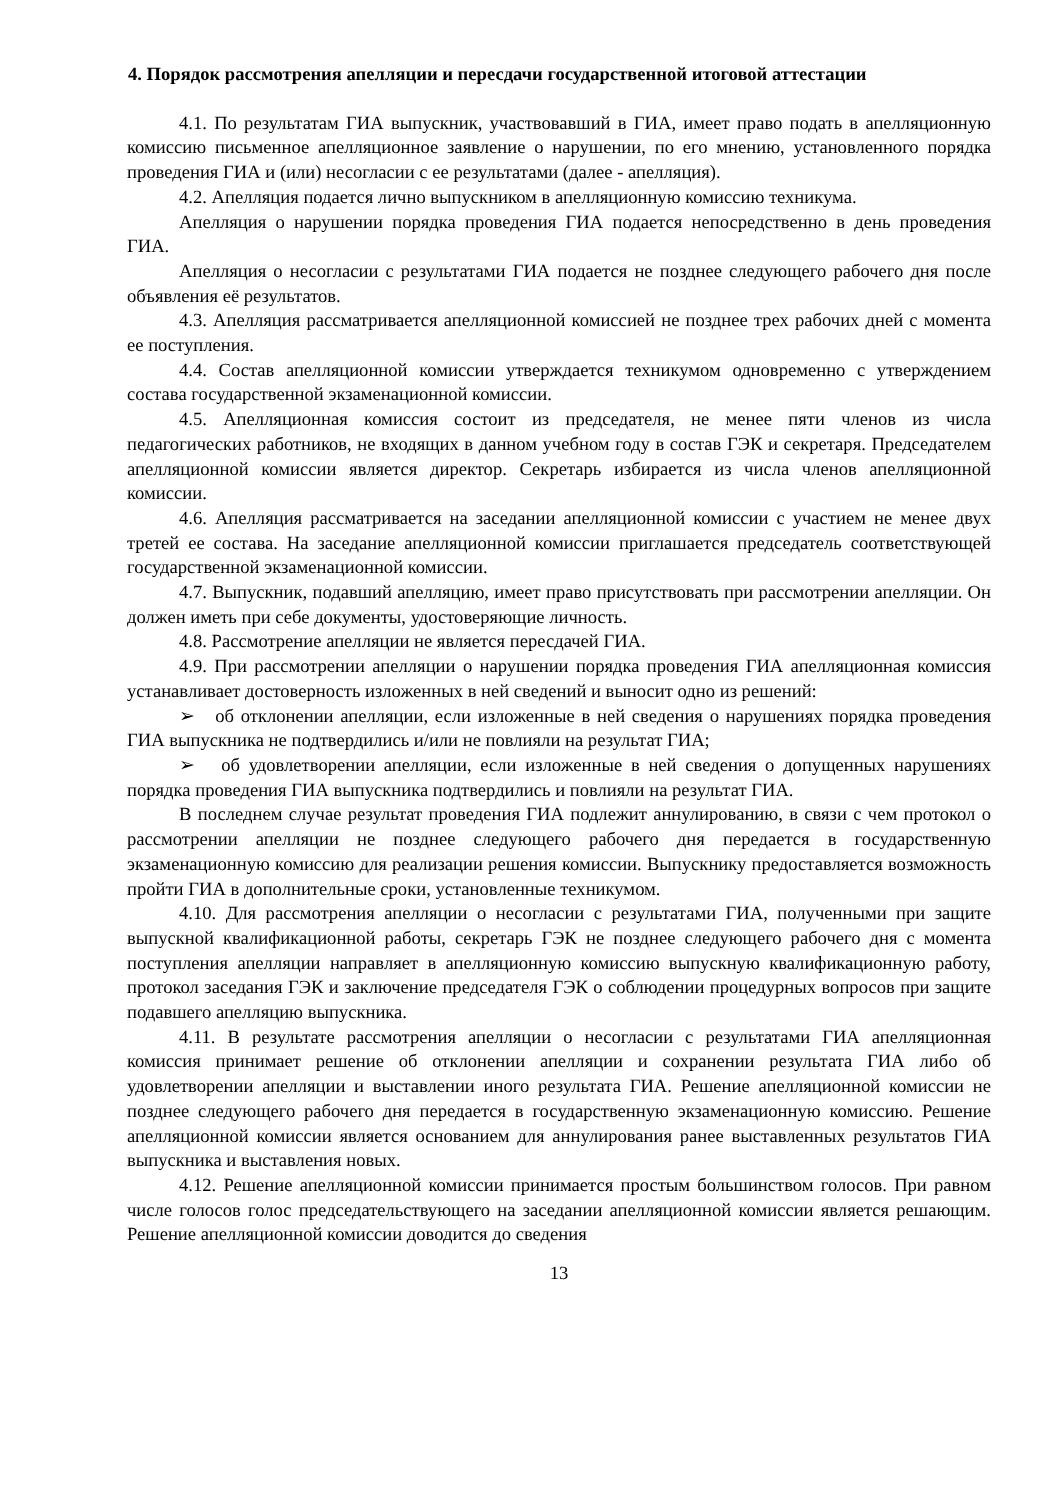4. Порядок рассмотрения апелляции и пересдачи государственной итоговой аттестации
4.1. По результатам ГИА выпускник, участвовавший в ГИА, имеет право подать в апелляционную комиссию письменное апелляционное заявление о нарушении, по его мнению, установленного порядка проведения ГИА и (или) несогласии с ее результатами (далее - апелляция).
4.2. Апелляция подается лично выпускником в апелляционную комиссию техникума.
Апелляция о нарушении порядка проведения ГИА подается непосредственно в день проведения ГИА.
Апелляция о несогласии с результатами ГИА подается не позднее следующего рабочего дня после объявления её результатов.
4.3. Апелляция рассматривается апелляционной комиссией не позднее трех рабочих дней с момента ее поступления.
4.4. Состав апелляционной комиссии утверждается техникумом одновременно с утверждением состава государственной экзаменационной комиссии.
4.5. Апелляционная комиссия состоит из председателя, не менее пяти членов из числа педагогических работников, не входящих в данном учебном году в состав ГЭК и секретаря. Председателем апелляционной комиссии является директор. Секретарь избирается из числа членов апелляционной комиссии.
4.6. Апелляция рассматривается на заседании апелляционной комиссии с участием не менее двух третей ее состава. На заседание апелляционной комиссии приглашается председатель соответствующей государственной экзаменационной комиссии.
4.7. Выпускник, подавший апелляцию, имеет право присутствовать при рассмотрении апелляции. Он должен иметь при себе документы, удостоверяющие личность.
4.8. Рассмотрение апелляции не является пересдачей ГИА.
4.9. При рассмотрении апелляции о нарушении порядка проведения ГИА апелляционная комиссия устанавливает достоверность изложенных в ней сведений и выносит одно из решений:
➢ об отклонении апелляции, если изложенные в ней сведения о нарушениях порядка проведения ГИА выпускника не подтвердились и/или не повлияли на результат ГИА;
➢ об удовлетворении апелляции, если изложенные в ней сведения о допущенных нарушениях порядка проведения ГИА выпускника подтвердились и повлияли на результат ГИА.
В последнем случае результат проведения ГИА подлежит аннулированию, в связи с чем протокол о рассмотрении апелляции не позднее следующего рабочего дня передается в государственную экзаменационную комиссию для реализации решения комиссии. Выпускнику предоставляется возможность пройти ГИА в дополнительные сроки, установленные техникумом.
4.10. Для рассмотрения апелляции о несогласии с результатами ГИА, полученными при защите выпускной квалификационной работы, секретарь ГЭК не позднее следующего рабочего дня с момента поступления апелляции направляет в апелляционную комиссию выпускную квалификационную работу, протокол заседания ГЭК и заключение председателя ГЭК о соблюдении процедурных вопросов при защите подавшего апелляцию выпускника.
4.11. В результате рассмотрения апелляции о несогласии с результатами ГИА апелляционная комиссия принимает решение об отклонении апелляции и сохранении результата ГИА либо об удовлетворении апелляции и выставлении иного результата ГИА. Решение апелляционной комиссии не позднее следующего рабочего дня передается в государственную экзаменационную комиссию. Решение апелляционной комиссии является основанием для аннулирования ранее выставленных результатов ГИА выпускника и выставления новых.
4.12. Решение апелляционной комиссии принимается простым большинством голосов. При равном числе голосов голос председательствующего на заседании апелляционной комиссии является решающим. Решение апелляционной комиссии доводится до сведения
13